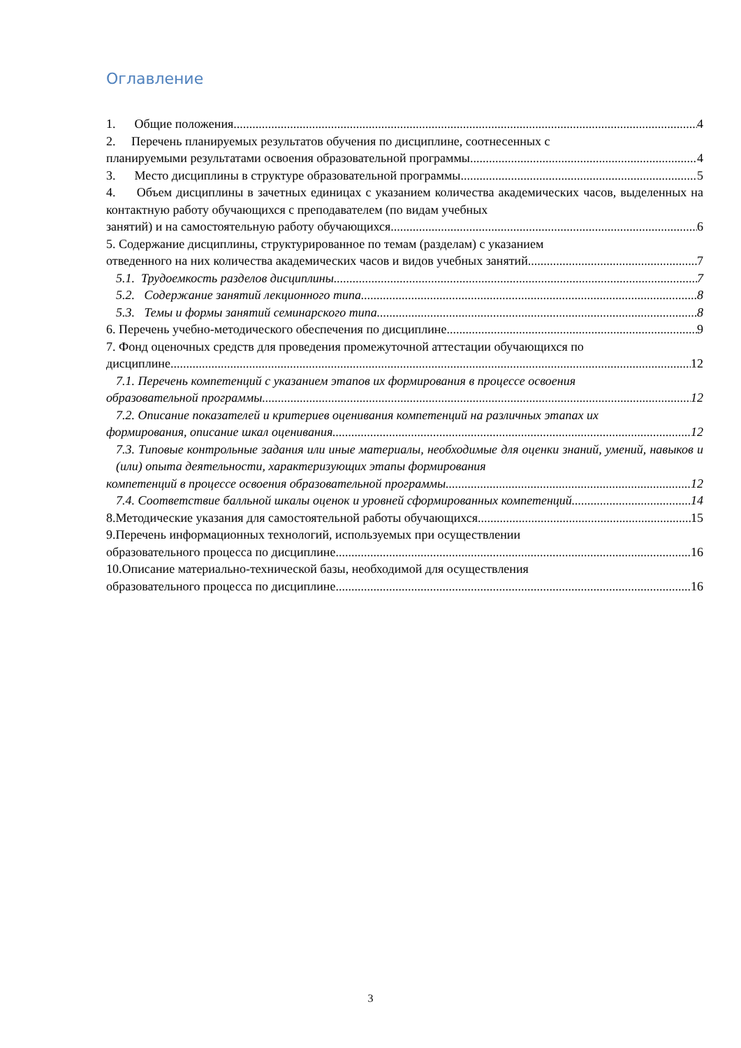Оглавление
1. Общие положения 4
2. Перечень планируемых результатов обучения по дисциплине, соотнесенных с
планируемыми результатами освоения образовательной программы 4
3. Место дисциплины в структуре образовательной программы 5
4. Объем дисциплины в зачетных единицах с указанием количества академических часов, выделенных на контактную работу обучающихся с преподавателем (по видам учебных
занятий) и на самостоятельную работу обучающихся 6
5. Содержание дисциплины, структурированное по темам (разделам) с указанием
отведенного на них количества академических часов и видов учебных занятий 7
5.1. Трудоемкость разделов дисциплины 7
5.2. Содержание занятий лекционного типа 8
5.3. Темы и формы занятий семинарского типа 8
6. Перечень учебно-методического обеспечения по дисциплине 9
7. Фонд оценочных средств для проведения промежуточной аттестации обучающихся по
дисциплине 12
7.1. Перечень компетенций с указанием этапов их формирования в процессе освоения
образовательной программы 12
7.2. Описание показателей и критериев оценивания компетенций на различных этапах их
формирования, описание шкал оценивания 12
7.3. Типовые контрольные задания или иные материалы, необходимые для оценки знаний, умений, навыков и (или) опыта деятельности, характеризующих этапы формирования
компетенций в процессе освоения образовательной программы 12
7.4. Соответствие балльной шкалы оценок и уровней сформированных компетенций 14
8.Методические указания для самостоятельной работы обучающихся 15
9.Перечень информационных технологий, используемых при осуществлении
образовательного процесса по дисциплине 16
10.Описание материально-технической базы, необходимой для осуществления
образовательного процесса по дисциплине 16
3